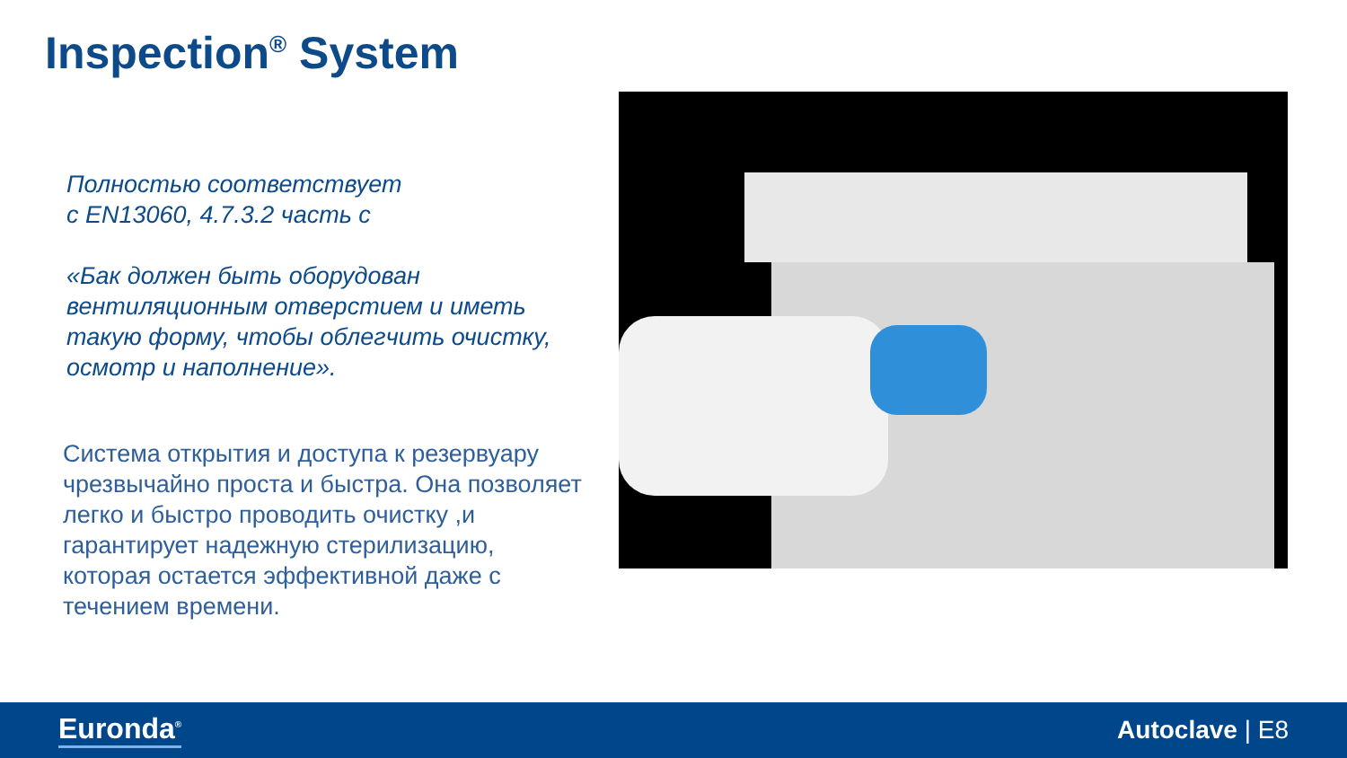Inspection<sup>®</sup> System
Полностью соответствует
с EN13060, 4.7.3.2 часть c
«Бак должен быть оборудован вентиляционным отверстием и иметь такую форму, чтобы облегчить очистку, осмотр и наполнение».
Система открытия и доступа к резервуару чрезвычайно проста и быстра. Она позволяет легко и быстро проводить очистку ,и гарантирует надежную стерилизацию, которая остается эффективной даже с течением времени.
Euronda<sup>®</sup> Autoclave | E8